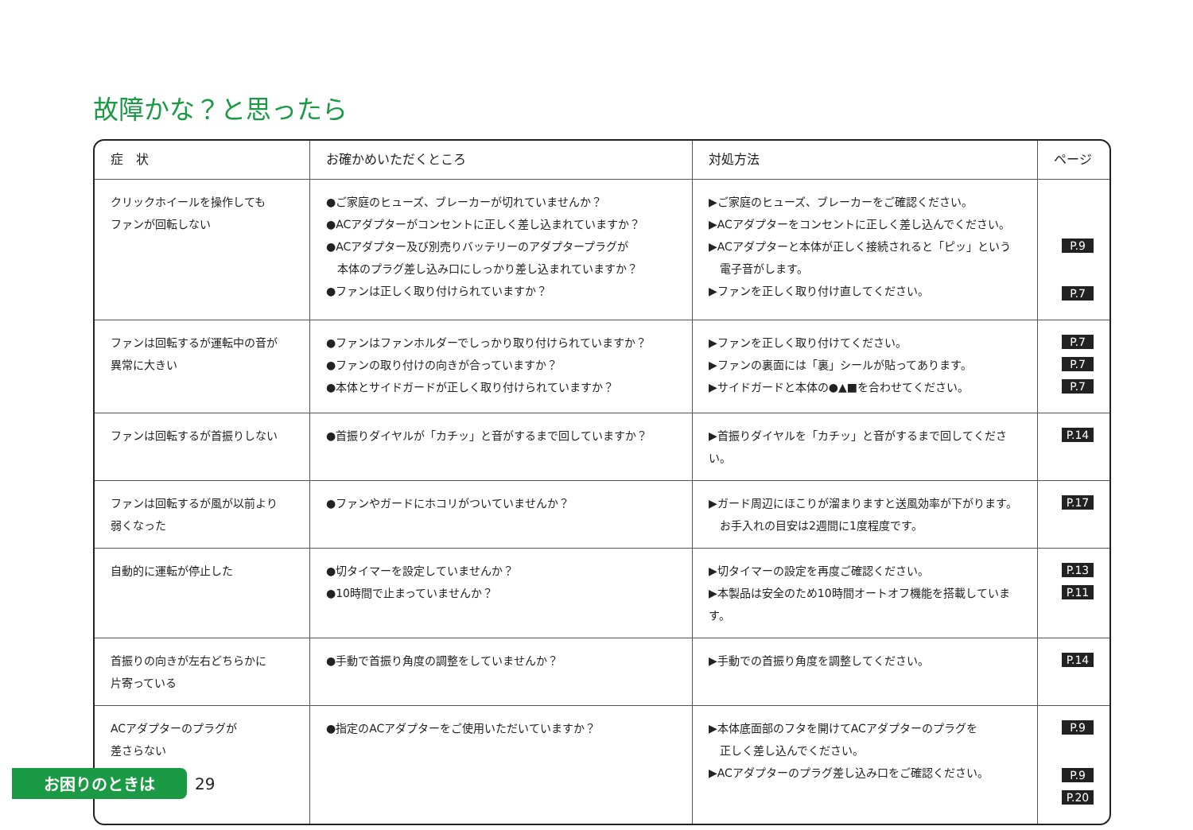故障かな？と思ったら
| 症 状 | お確かめいただくところ | 対処方法 | ページ |
| --- | --- | --- | --- |
| クリックホイールを操作しても ファンが回転しない | ●ご家庭のヒューズ、ブレーカーが切れていませんか？ ●ACアダプターがコンセントに正しく差し込まれていますか？ ●ACアダプター及び別売りバッテリーのアダプタープラグが 本体のプラグ差し込み口にしっかり差し込まれていますか？ ●ファンは正しく取り付けられていますか？ | ▶ご家庭のヒューズ、ブレーカーをご確認ください。 ▶ACアダプターをコンセントに正しく差し込んでください。 ▶ACアダプターと本体が正しく接続されると「ピッ」という 電子音がします。 ▶ファンを正しく取り付け直してください。 | P.9 P.7 |
| ファンは回転するが運転中の音が 異常に大きい | ●ファンはファンホルダーでしっかり取り付けられていますか？ ●ファンの取り付けの向きが合っていますか？ ●本体とサイドガードが正しく取り付けられていますか？ | ▶ファンを正しく取り付けてください。 ▶ファンの裏面には「裏」シールが貼ってあります。 ▶サイドガードと本体の●▲■を合わせてください。 | P.7 P.7 P.7 |
| ファンは回転するが首振りしない | ●首振りダイヤルが「カチッ」と音がするまで回していますか？ | ▶首振りダイヤルを「カチッ」と音がするまで回してください。 | P.14 |
| ファンは回転するが風が以前より 弱くなった | ●ファンやガードにホコリがついていませんか？ | ▶ガード周辺にほこりが溜まりますと送風効率が下がります。 お手入れの目安は2週間に1度程度です。 | P.17 |
| 自動的に運転が停止した | ●切タイマーを設定していませんか？ ●10時間で止まっていませんか？ | ▶切タイマーの設定を再度ご確認ください。 ▶本製品は安全のため10時間オートオフ機能を搭載しています。 | P.13 P.11 |
| 首振りの向きが左右どちらかに 片寄っている | ●手動で首振り角度の調整をしていませんか？ | ▶手動での首振り角度を調整してください。 | P.14 |
| ACアダプターのプラグが 差さらない | ●指定のACアダプターをご使用いただいていますか？ | ▶本体底面部のフタを開けてACアダプターのプラグを 正しく差し込んでください。 ▶ACアダプターのプラグ差し込み口をご確認ください。 | P.9 P.9 P.20 |
お困りのときは 29